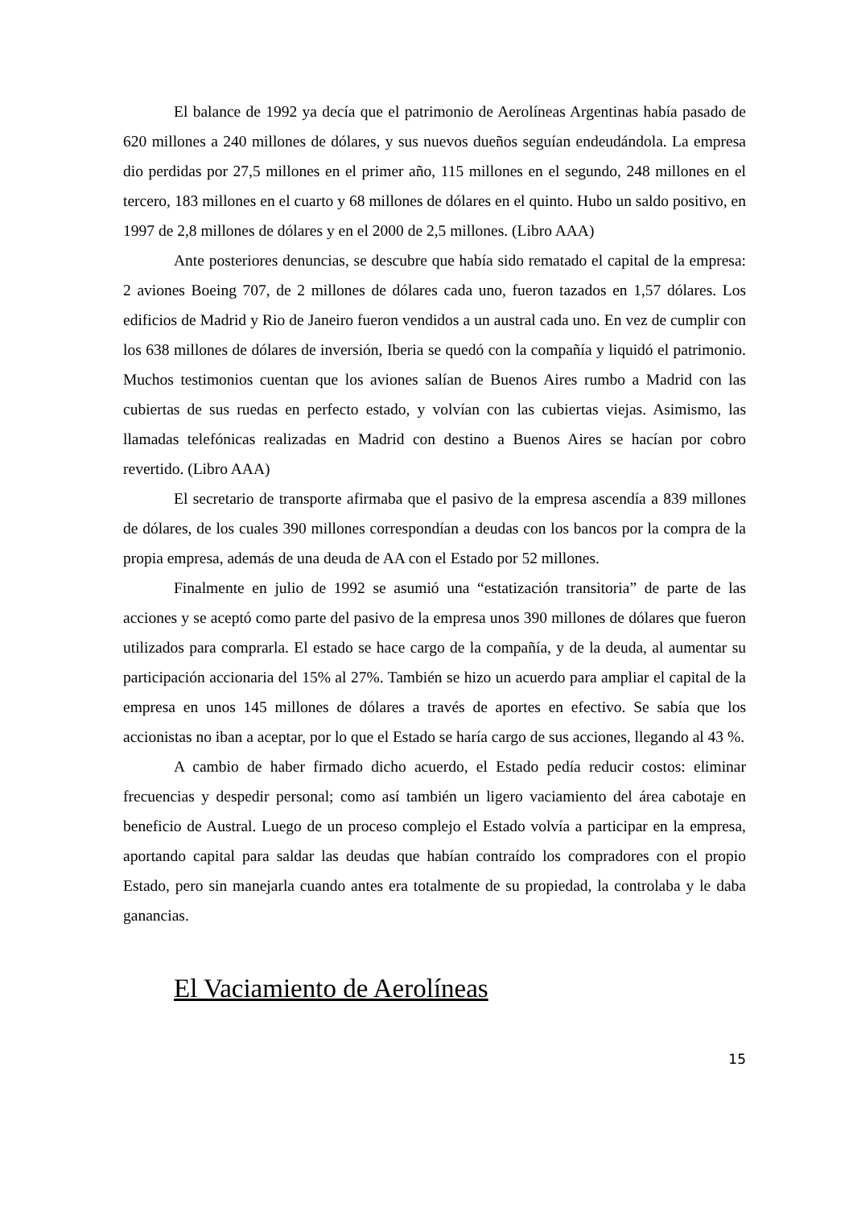El balance de 1992 ya decía que el patrimonio de Aerolíneas Argentinas había pasado de 620 millones a 240 millones de dólares, y sus nuevos dueños seguían endeudándola. La empresa dio perdidas por 27,5 millones en el primer año, 115 millones en el segundo, 248 millones en el tercero, 183 millones en el cuarto y 68 millones de dólares en el quinto. Hubo un saldo positivo, en 1997 de 2,8 millones de dólares y en el 2000 de 2,5 millones. (Libro AAA)
Ante posteriores denuncias, se descubre que había sido rematado el capital de la empresa: 2 aviones Boeing 707, de 2 millones de dólares cada uno, fueron tazados en 1,57 dólares. Los edificios de Madrid y Rio de Janeiro fueron vendidos a un austral cada uno. En vez de cumplir con los 638 millones de dólares de inversión, Iberia se quedó con la compañía y liquidó el patrimonio. Muchos testimonios cuentan que los aviones salían de Buenos Aires rumbo a Madrid con las cubiertas de sus ruedas en perfecto estado, y volvían con las cubiertas viejas. Asimismo, las llamadas telefónicas realizadas en Madrid con destino a Buenos Aires se hacían por cobro revertido. (Libro AAA)
El secretario de transporte afirmaba que el pasivo de la empresa ascendía a 839 millones de dólares, de los cuales 390 millones correspondían a deudas con los bancos por la compra de la propia empresa, además de una deuda de AA con el Estado por 52 millones.
Finalmente en julio de 1992 se asumió una “estatización transitoria” de parte de las acciones y se aceptó como parte del pasivo de la empresa unos 390 millones de dólares que fueron utilizados para comprarla. El estado se hace cargo de la compañía, y de la deuda, al aumentar su participación accionaria del 15% al 27%. También se hizo un acuerdo para ampliar el capital de la empresa en unos 145 millones de dólares a través de aportes en efectivo. Se sabía que los accionistas no iban a aceptar, por lo que el Estado se haría cargo de sus acciones, llegando al 43 %.
A cambio de haber firmado dicho acuerdo, el Estado pedía reducir costos: eliminar frecuencias y despedir personal; como así también un ligero vaciamiento del área cabotaje en beneficio de Austral. Luego de un proceso complejo el Estado volvía a participar en la empresa, aportando capital para saldar las deudas que habían contraído los compradores con el propio Estado, pero sin manejarla cuando antes era totalmente de su propiedad, la controlaba y le daba ganancias.
El Vaciamiento de Aerolíneas
15